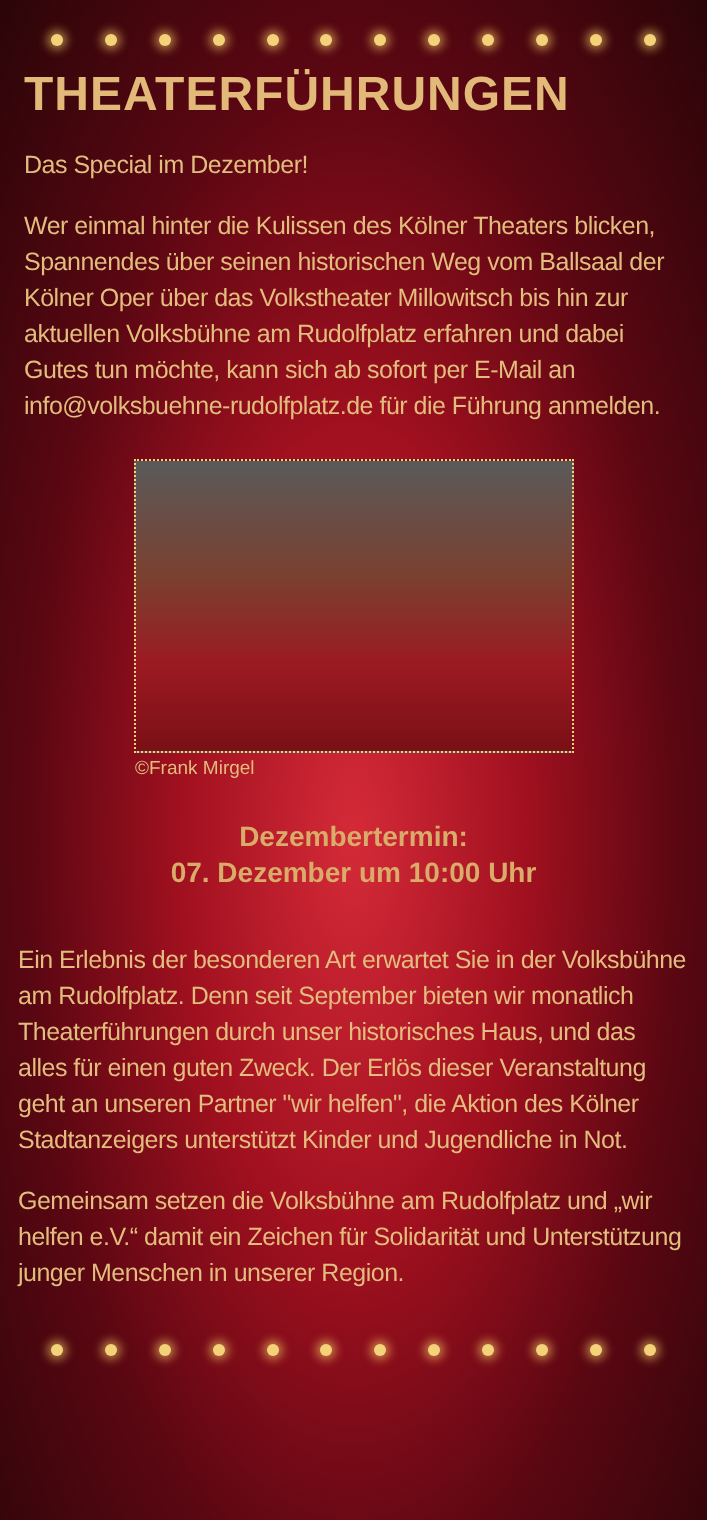THEATERFÜHRUNGEN
Das Special im Dezember!
Wer einmal hinter die Kulissen des Kölner Theaters blicken, Spannendes über seinen historischen Weg vom Ballsaal der Kölner Oper über das Volkstheater Millowitsch bis hin zur aktuellen Volksbühne am Rudolfplatz erfahren und dabei Gutes tun möchte, kann sich ab sofort per E-Mail an info@volksbuehne-rudolfplatz.de für die Führung anmelden.
©Frank Mirgel
Dezembertermin:
07. Dezember um 10:00 Uhr
Ein Erlebnis der besonderen Art erwartet Sie in der Volksbühne am Rudolfplatz. Denn seit September bieten wir monatlich Theaterführungen durch unser historisches Haus, und das alles für einen guten Zweck. Der Erlös dieser Veranstaltung geht an unseren Partner "wir helfen", die Aktion des Kölner Stadtanzeigers unterstützt Kinder und Jugendliche in Not.
Gemeinsam setzen die Volksbühne am Rudolfplatz und „wir helfen e.V.“ damit ein Zeichen für Solidarität und Unterstützung junger Menschen in unserer Region.